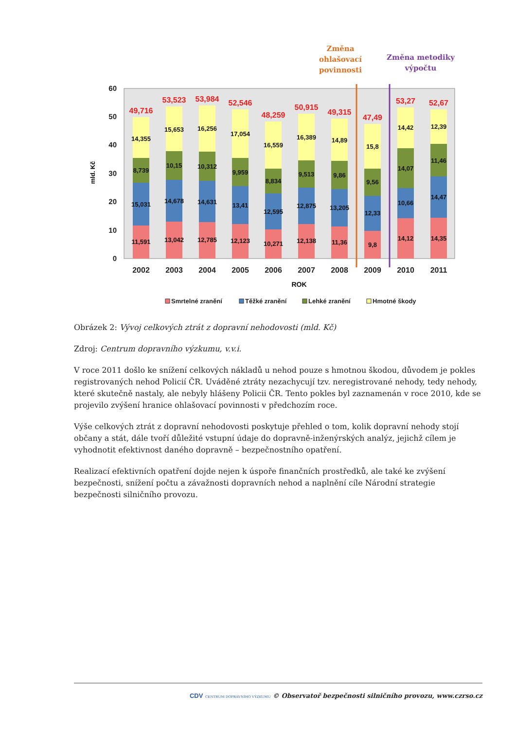Změna
ohlašovací
povinnosti
Změna metodiky
výpočtu
0
10
20
30
40
50
60
mld. Kč
49,716
53,523
53,984
52,546
48,259
50,915
49,315
47,49
53,27
52,67
11,591
15,031
8,739
14,355
13,042
14,678
10,15
15,653
12,785
14,631
10,312
16,256
12,123
13,41
9,959
17,054
10,271
12,595
8,834
16,559
12,138
12,875
9,513
16,389
11,36
13,205
9,86
14,89
9,8
12,33
9,56
15,8
14,12
10,66
14,07
14,42
14,35
14,47
11,46
12,39
2002
2003
2004
2005
2006
2007
2008
2009
2010
2011
ROK
Smrtelné zranění
Těžké zranění
Lehké zranění
Hmotné škody
Obrázek 2: Vývoj celkových ztrát z dopravní nehodovosti (mld. Kč)
Zdroj: Centrum dopravního výzkumu, v.v.i.
V roce 2011 došlo ke snížení celkových nákladů u nehod pouze s hmotnou škodou, důvodem je pokles registrovaných nehod Policií ČR. Uváděné ztráty nezachycují tzv. neregistrované nehody, tedy nehody, které skutečně nastaly, ale nebyly hlášeny Policii ČR. Tento pokles byl zaznamenán v roce 2010, kde se projevilo zvýšení hranice ohlašovací povinnosti v předchozím roce.
Výše celkových ztrát z dopravní nehodovosti poskytuje přehled o tom, kolik dopravní nehody stojí občany a stát, dále tvoří důležité vstupní údaje do dopravně-inženýrských analýz, jejichž cílem je vyhodnotit efektivnost daného dopravně – bezpečnostního opatření.
Realizací efektivních opatření dojde nejen k úspoře finančních prostředků, ale také ke zvýšení bezpečnosti, snížení počtu a závažnosti dopravních nehod a naplnění cíle Národní strategie bezpečnosti silničního provozu.
CDV CENTRUM DOPRAVNÍHO VÝZKUMU © Observatoř bezpečnosti silničního provozu, www.czrso.cz